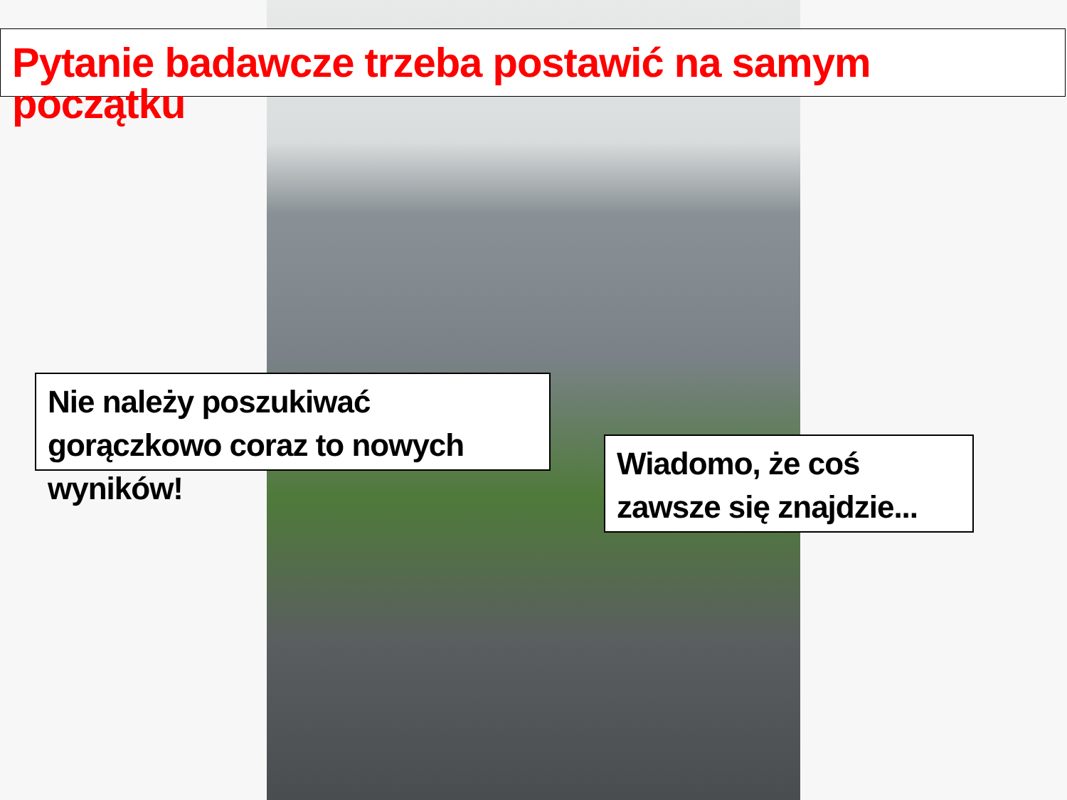Pytanie badawcze trzeba postawić na samym początku
Nie należy poszukiwać gorączkowo coraz to nowych wyników!
Wiadomo, że coś zawsze się znajdzie...